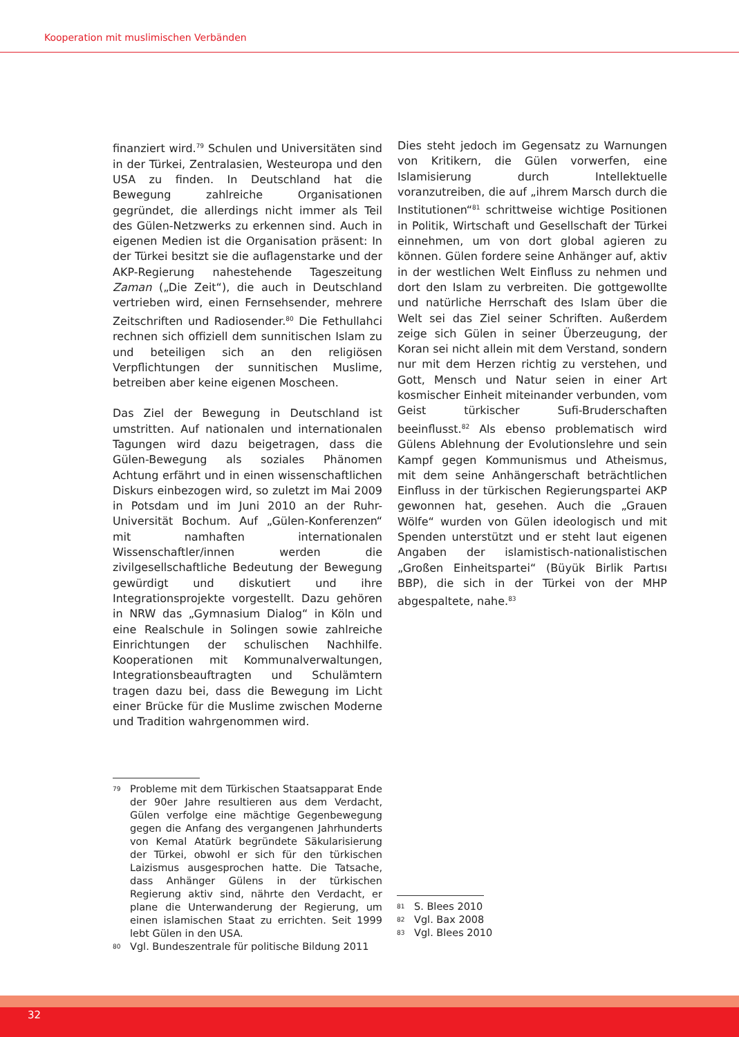Kooperation mit muslimischen Verbänden
finanziert wird.<sup>79</sup> Schulen und Universitäten sind in der Türkei, Zentralasien, Westeuropa und den USA zu finden. In Deutschland hat die Bewegung zahlreiche Organisationen gegründet, die allerdings nicht immer als Teil des Gülen-Netzwerks zu erkennen sind. Auch in eigenen Medien ist die Organisation präsent: In der Türkei besitzt sie die auflagenstarke und der AKP-Regierung nahestehende Tageszeitung Zaman („Die Zeit“), die auch in Deutschland vertrieben wird, einen Fernsehsender, mehrere Zeitschriften und Radiosender.<sup>80</sup> Die Fethullahci rechnen sich offiziell dem sunnitischen Islam zu und beteiligen sich an den religiösen Verpflichtungen der sunnitischen Muslime, betreiben aber keine eigenen Moscheen.
Das Ziel der Bewegung in Deutschland ist umstritten. Auf nationalen und internationalen Tagungen wird dazu beigetragen, dass die Gülen-Bewegung als soziales Phänomen Achtung erfährt und in einen wissenschaftlichen Diskurs einbezogen wird, so zuletzt im Mai 2009 in Potsdam und im Juni 2010 an der Ruhr-Universität Bochum. Auf „Gülen-Konferenzen“ mit namhaften internationalen Wissenschaftler/innen werden die zivilgesellschaftliche Bedeutung der Bewegung gewürdigt und diskutiert und ihre Integrationsprojekte vorgestellt. Dazu gehören in NRW das „Gymnasium Dialog“ in Köln und eine Realschule in Solingen sowie zahlreiche Einrichtungen der schulischen Nachhilfe. Kooperationen mit Kommunalverwaltungen, Integrationsbeauftragten und Schulämtern tragen dazu bei, dass die Bewegung im Licht einer Brücke für die Muslime zwischen Moderne und Tradition wahrgenommen wird.
Dies steht jedoch im Gegensatz zu Warnungen von Kritikern, die Gülen vorwerfen, eine Islamisierung durch Intellektuelle voranzutreiben, die auf „ihrem Marsch durch die Institutionen“<sup>81</sup> schrittweise wichtige Positionen in Politik, Wirtschaft und Gesellschaft der Türkei einnehmen, um von dort global agieren zu können. Gülen fordere seine Anhänger auf, aktiv in der westlichen Welt Einfluss zu nehmen und dort den Islam zu verbreiten. Die gottgewollte und natürliche Herrschaft des Islam über die Welt sei das Ziel seiner Schriften. Außerdem zeige sich Gülen in seiner Überzeugung, der Koran sei nicht allein mit dem Verstand, sondern nur mit dem Herzen richtig zu verstehen, und Gott, Mensch und Natur seien in einer Art kosmischer Einheit miteinander verbunden, vom Geist türkischer Sufi-Bruderschaften beeinflusst.<sup>82</sup> Als ebenso problematisch wird Gülens Ablehnung der Evolutionslehre und sein Kampf gegen Kommunismus und Atheismus, mit dem seine Anhängerschaft beträchtlichen Einfluss in der türkischen Regierungspartei AKP gewonnen hat, gesehen. Auch die „Grauen Wölfe“ wurden von Gülen ideologisch und mit Spenden unterstützt und er steht laut eigenen Angaben der islamistisch-nationalistischen „Großen Einheitspartei“ (Büyük Birlik Partısı BBP), die sich in der Türkei von der MHP abgespaltete, nahe.<sup>83</sup>
79 Probleme mit dem Türkischen Staatsapparat Ende der 90er Jahre resultieren aus dem Verdacht, Gülen verfolge eine mächtige Gegenbewegung gegen die Anfang des vergangenen Jahrhunderts von Kemal Atatürk begründete Säkularisierung der Türkei, obwohl er sich für den türkischen Laizismus ausgesprochen hatte. Die Tatsache, dass Anhänger Gülens in der türkischen Regierung aktiv sind, nährte den Verdacht, er plane die Unterwanderung der Regierung, um einen islamischen Staat zu errichten. Seit 1999 lebt Gülen in den USA.
80 Vgl. Bundeszentrale für politische Bildung 2011
81 S. Blees 2010
82 Vgl. Bax 2008
83 Vgl. Blees 2010
32